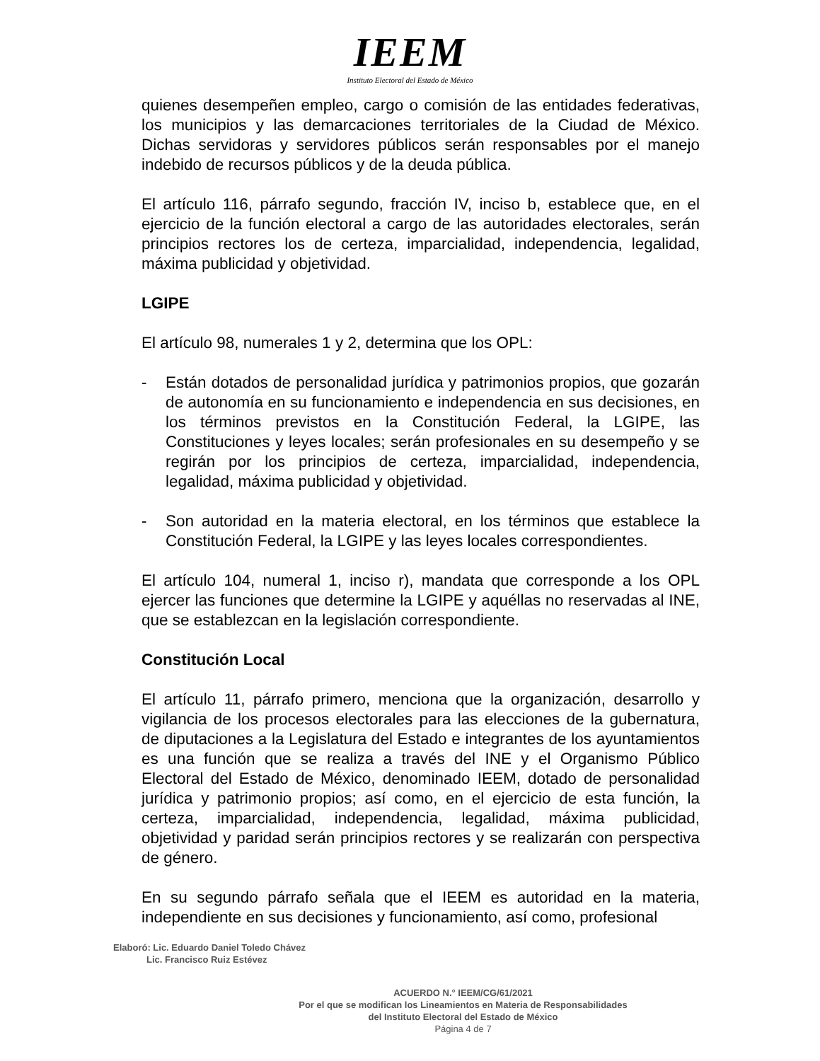IEEM
Instituto Electoral del Estado de México
quienes desempeñen empleo, cargo o comisión de las entidades federativas, los municipios y las demarcaciones territoriales de la Ciudad de México. Dichas servidoras y servidores públicos serán responsables por el manejo indebido de recursos públicos y de la deuda pública.
El artículo 116, párrafo segundo, fracción IV, inciso b, establece que, en el ejercicio de la función electoral a cargo de las autoridades electorales, serán principios rectores los de certeza, imparcialidad, independencia, legalidad, máxima publicidad y objetividad.
LGIPE
El artículo 98, numerales 1 y 2, determina que los OPL:
- Están dotados de personalidad jurídica y patrimonios propios, que gozarán de autonomía en su funcionamiento e independencia en sus decisiones, en los términos previstos en la Constitución Federal, la LGIPE, las Constituciones y leyes locales; serán profesionales en su desempeño y se regirán por los principios de certeza, imparcialidad, independencia, legalidad, máxima publicidad y objetividad.
- Son autoridad en la materia electoral, en los términos que establece la Constitución Federal, la LGIPE y las leyes locales correspondientes.
El artículo 104, numeral 1, inciso r), mandata que corresponde a los OPL ejercer las funciones que determine la LGIPE y aquéllas no reservadas al INE, que se establezcan en la legislación correspondiente.
Constitución Local
El artículo 11, párrafo primero, menciona que la organización, desarrollo y vigilancia de los procesos electorales para las elecciones de la gubernatura, de diputaciones a la Legislatura del Estado e integrantes de los ayuntamientos es una función que se realiza a través del INE y el Organismo Público Electoral del Estado de México, denominado IEEM, dotado de personalidad jurídica y patrimonio propios; así como, en el ejercicio de esta función, la certeza, imparcialidad, independencia, legalidad, máxima publicidad, objetividad y paridad serán principios rectores y se realizarán con perspectiva de género.
En su segundo párrafo señala que el IEEM es autoridad en la materia, independiente en sus decisiones y funcionamiento, así como, profesional
Elaboró: Lic. Eduardo Daniel Toledo Chávez
Lic. Francisco Ruiz Estévez
ACUERDO N.° IEEM/CG/61/2021
Por el que se modifican los Lineamientos en Materia de Responsabilidades
del Instituto Electoral del Estado de México
Página 4 de 7